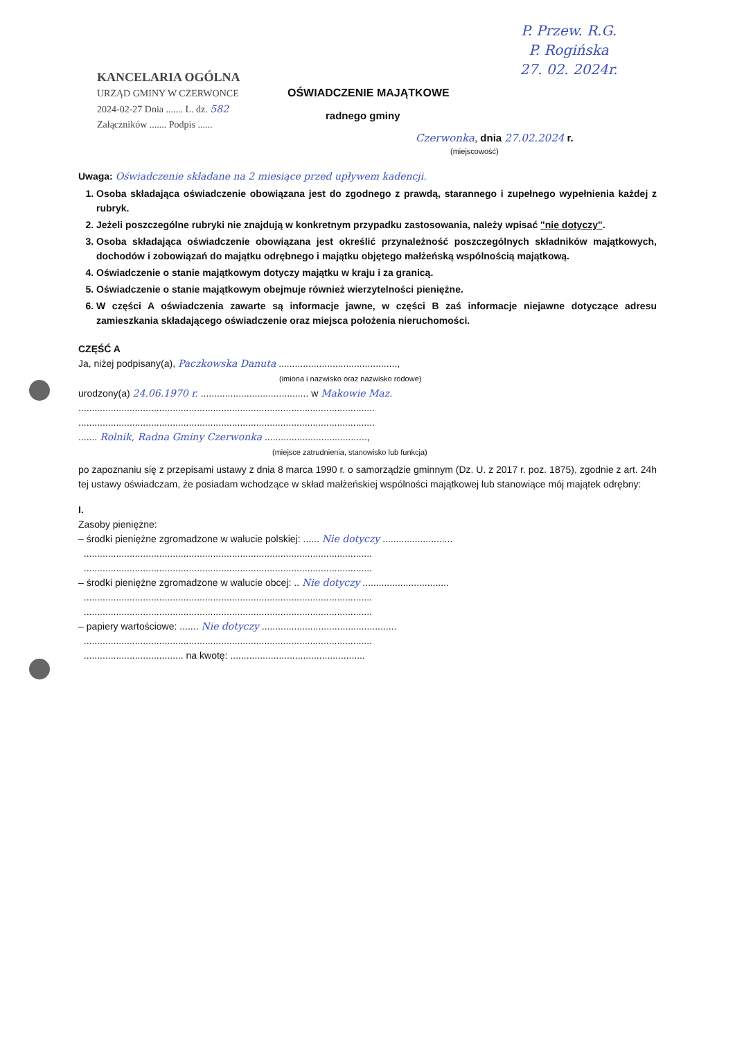P. Przew. R.G.
P. Rogińska
27. 02. 2024r.
KANCELARIA OGÓLNA
URZĄD GMINY W CZERWONCE
2024-02-27 Dnia ....... L. dz. 582
Załączników ....... Podpis ......
OŚWIADCZENIE MAJĄTKOWE
radnego gminy
Czerwonka, dnia 27.02.2024 r.
(miejscowość)
Uwaga: Oświadczenie składane na 2 miesiące przed upływem kadencji.
1. Osoba składająca oświadczenie obowiązana jest do zgodnego z prawdą, starannego i zupełnego wypełnienia każdej z rubryk.
2. Jeżeli poszczególne rubryki nie znajdują w konkretnym przypadku zastosowania, należy wpisać "nie dotyczy".
3. Osoba składająca oświadczenie obowiązana jest określić przynależność poszczególnych składników majątkowych, dochodów i zobowiązań do majątku odrębnego i majątku objętego małżeńską wspólnością majątkową.
4. Oświadczenie o stanie majątkowym dotyczy majątku w kraju i za granicą.
5. Oświadczenie o stanie majątkowym obejmuje również wierzytelności pieniężne.
6. W części A oświadczenia zawarte są informacje jawne, w części B zaś informacje niejawne dotyczące adresu zamieszkania składającego oświadczenie oraz miejsca położenia nieruchomości.
CZĘŚĆ A
Ja, niżej podpisany(a), Paczkowska Danuta ............................................,
(imiona i nazwisko oraz nazwisko rodowe)
urodzony(a) 24.06.1970 r. ........................................ w Makowie Maz.
..............................................................................................................
..............................................................................................................
....... Rolnik, Radna Gminy Czerwonka ......................................,
(miejsce zatrudnienia, stanowisko lub funkcja)
po zapoznaniu się z przepisami ustawy z dnia 8 marca 1990 r. o samorządzie gminnym (Dz. U. z 2017 r. poz. 1875), zgodnie z art. 24h tej ustawy oświadczam, że posiadam wchodzące w skład małżeńskiej wspólności majątkowej lub stanowiące mój majątek odrębny:
I.
Zasoby pieniężne:
– środki pieniężne zgromadzone w walucie polskiej: ...... Nie dotyczy ..........................
...........................................................................................................
...........................................................................................................
– środki pieniężne zgromadzone w walucie obcej: .. Nie dotyczy ................................
...........................................................................................................
...........................................................................................................
– papiery wartościowe: ....... Nie dotyczy ..................................................
...........................................................................................................
..................................... na kwotę: ..................................................